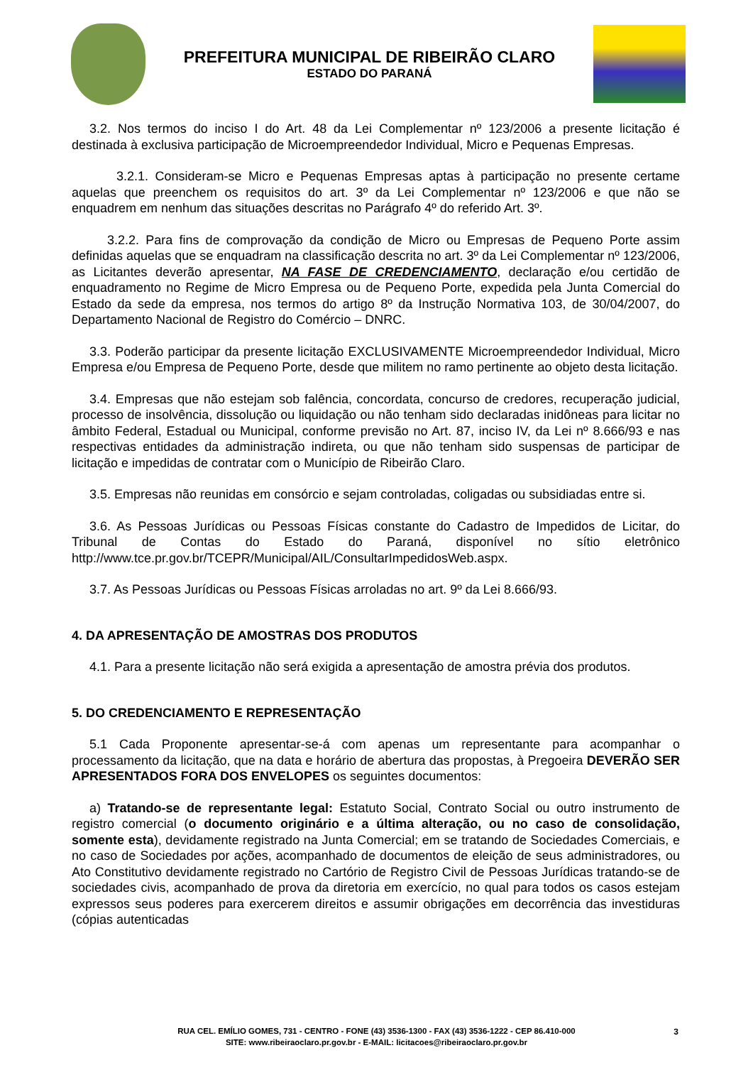PREFEITURA MUNICIPAL DE RIBEIRÃO CLARO
ESTADO DO PARANÁ
3.2. Nos termos do inciso I do Art. 48 da Lei Complementar nº 123/2006 a presente licitação é destinada à exclusiva participação de Microempreendedor Individual, Micro e Pequenas Empresas.
3.2.1. Consideram-se Micro e Pequenas Empresas aptas à participação no presente certame aquelas que preenchem os requisitos do art. 3º da Lei Complementar nº 123/2006 e que não se enquadrem em nenhum das situações descritas no Parágrafo 4º do referido Art. 3º.
3.2.2. Para fins de comprovação da condição de Micro ou Empresas de Pequeno Porte assim definidas aquelas que se enquadram na classificação descrita no art. 3º da Lei Complementar nº 123/2006, as Licitantes deverão apresentar, NA FASE DE CREDENCIAMENTO, declaração e/ou certidão de enquadramento no Regime de Micro Empresa ou de Pequeno Porte, expedida pela Junta Comercial do Estado da sede da empresa, nos termos do artigo 8º da Instrução Normativa 103, de 30/04/2007, do Departamento Nacional de Registro do Comércio – DNRC.
3.3. Poderão participar da presente licitação EXCLUSIVAMENTE Microempreendedor Individual, Micro Empresa e/ou Empresa de Pequeno Porte, desde que militem no ramo pertinente ao objeto desta licitação.
3.4. Empresas que não estejam sob falência, concordata, concurso de credores, recuperação judicial, processo de insolvência, dissolução ou liquidação ou não tenham sido declaradas inidôneas para licitar no âmbito Federal, Estadual ou Municipal, conforme previsão no Art. 87, inciso IV, da Lei nº 8.666/93 e nas respectivas entidades da administração indireta, ou que não tenham sido suspensas de participar de licitação e impedidas de contratar com o Município de Ribeirão Claro.
3.5. Empresas não reunidas em consórcio e sejam controladas, coligadas ou subsidiadas entre si.
3.6. As Pessoas Jurídicas ou Pessoas Físicas constante do Cadastro de Impedidos de Licitar, do Tribunal de Contas do Estado do Paraná, disponível no sítio eletrônico http://www.tce.pr.gov.br/TCEPR/Municipal/AIL/ConsultarImpedidosWeb.aspx.
3.7. As Pessoas Jurídicas ou Pessoas Físicas arroladas no art. 9º da Lei 8.666/93.
4. DA APRESENTAÇÃO DE AMOSTRAS DOS PRODUTOS
4.1. Para a presente licitação não será exigida a apresentação de amostra prévia dos produtos.
5. DO CREDENCIAMENTO E REPRESENTAÇÃO
5.1 Cada Proponente apresentar-se-á com apenas um representante para acompanhar o processamento da licitação, que na data e horário de abertura das propostas, à Pregoeira DEVERÃO SER APRESENTADOS FORA DOS ENVELOPES os seguintes documentos:
a) Tratando-se de representante legal: Estatuto Social, Contrato Social ou outro instrumento de registro comercial (o documento originário e a última alteração, ou no caso de consolidação, somente esta), devidamente registrado na Junta Comercial; em se tratando de Sociedades Comerciais, e no caso de Sociedades por ações, acompanhado de documentos de eleição de seus administradores, ou Ato Constitutivo devidamente registrado no Cartório de Registro Civil de Pessoas Jurídicas tratando-se de sociedades civis, acompanhado de prova da diretoria em exercício, no qual para todos os casos estejam expressos seus poderes para exercerem direitos e assumir obrigações em decorrência das investiduras (cópias autenticadas
RUA CEL. EMÍLIO GOMES, 731 - CENTRO - FONE (43) 3536-1300 - FAX (43) 3536-1222 - CEP 86.410-000
SITE: www.ribeiraoclaro.pr.gov.br - E-MAIL: licitacoes@ribeiraoclaro.pr.gov.br
3